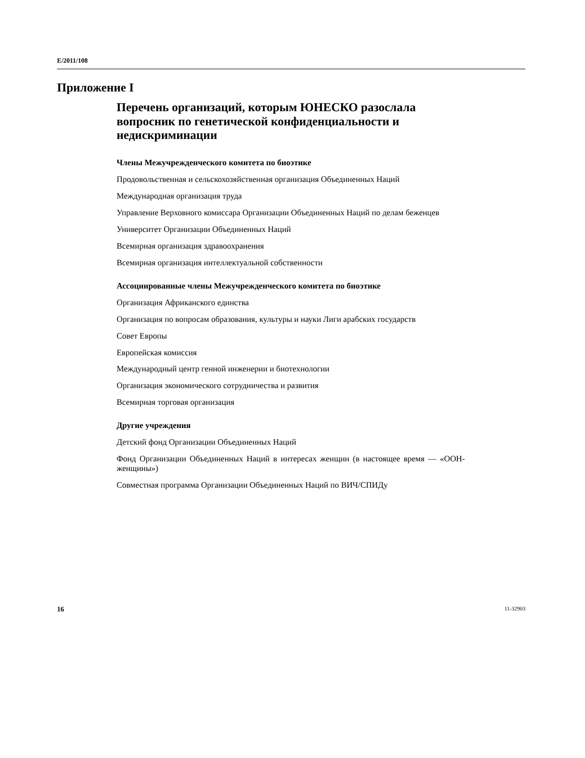E/2011/108
Приложение I
Перечень организаций, которым ЮНЕСКО разослала вопросник по генетической конфиденциальности и недискриминации
Члены Межучрежденческого комитета по биоэтике
Продовольственная и сельскохозяйственная организация Объединенных Наций
Международная организация труда
Управление Верховного комиссара Организации Объединенных Наций по делам беженцев
Университет Организации Объединенных Наций
Всемирная организация здравоохранения
Всемирная организация интеллектуальной собственности
Ассоциированные члены Межучрежденческого комитета по биоэтике
Организация Африканского единства
Организация по вопросам образования, культуры и науки Лиги арабских государств
Совет Европы
Европейская комиссия
Международный центр генной инженерии и биотехнологии
Организация экономического сотрудничества и развития
Всемирная торговая организация
Другие учреждения
Детский фонд Организации Объединенных Наций
Фонд Организации Объединенных Наций в интересах женщин (в настоящее время — «ООН-женщины»)
Совместная программа Организации Объединенных Наций по ВИЧ/СПИДу
16 11-32903